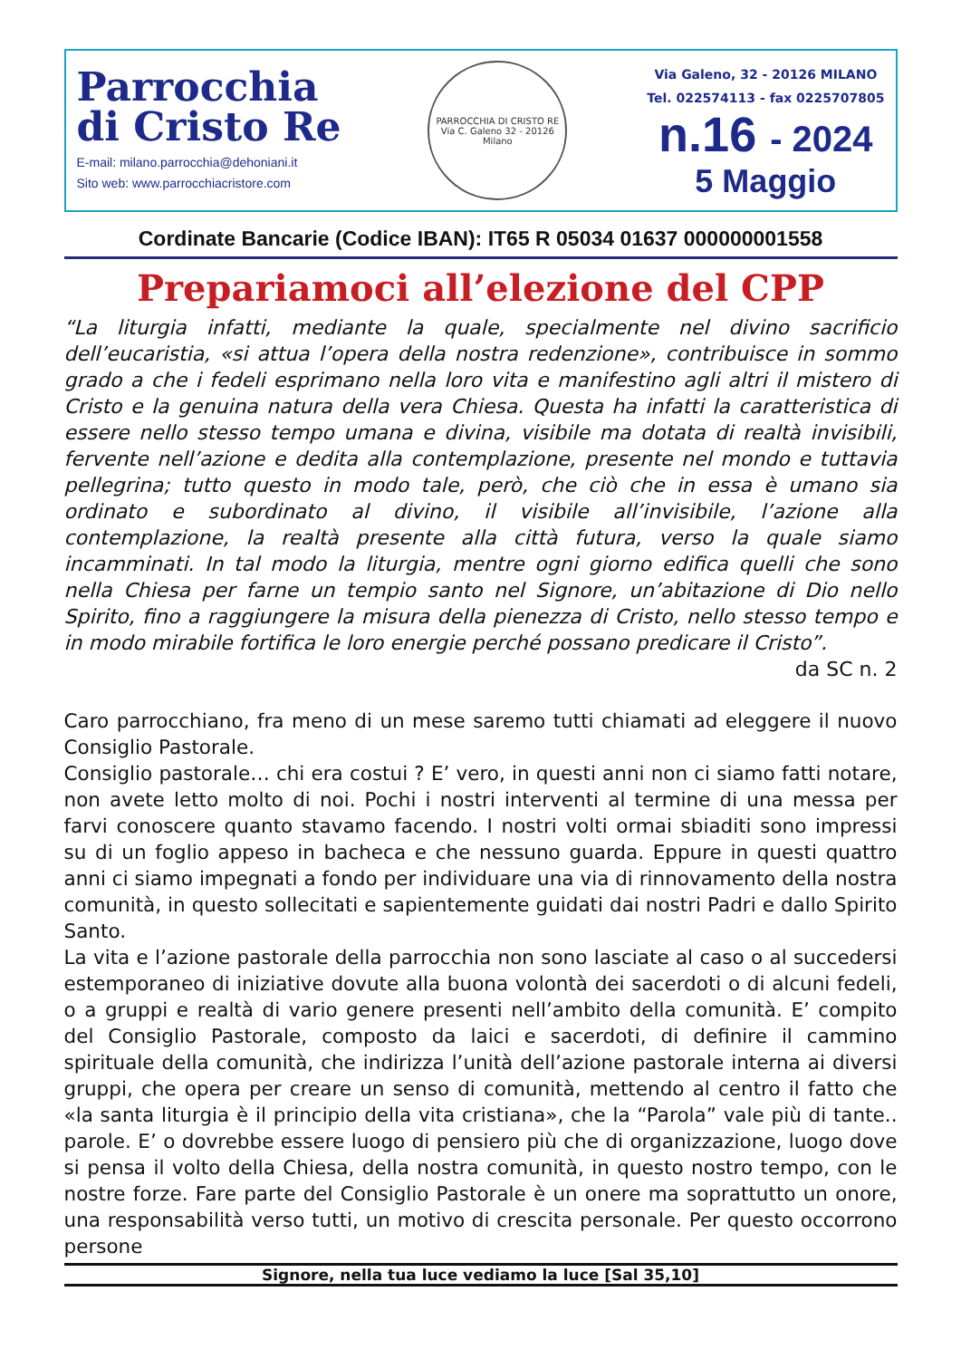Parrocchia
di Cristo Re
E-mail: milano.parrocchia@dehoniani.it
Sito web: www.parrocchiacristore.com
PARROCCHIA DI CRISTO RE
Via C. Galeno 32 - 20126 Milano
Via Galeno, 32 - 20126 MILANO
Tel. 022574113 - fax 0225707805
n.16 - 2024
5 Maggio
Cordinate Bancarie (Codice IBAN): IT65 R 05034 01637 000000001558
Prepariamoci all’elezione del CPP
“La liturgia infatti, mediante la quale, specialmente nel divino sacrificio dell’eucaristia, «si attua l’opera della nostra redenzione», contribuisce in sommo grado a che i fedeli esprimano nella loro vita e manifestino agli altri il mistero di Cristo e la genuina natura della vera Chiesa. Questa ha infatti la caratteristica di essere nello stesso tempo umana e divina, visibile ma dotata di realtà invisibili, fervente nell’azione e dedita alla contemplazione, presente nel mondo e tuttavia pellegrina; tutto questo in modo tale, però, che ciò che in essa è umano sia ordinato e subordinato al divino, il visibile all’invisibile, l’azione alla contemplazione, la realtà presente alla città futura, verso la quale siamo incamminati. In tal modo la liturgia, mentre ogni giorno edifica quelli che sono nella Chiesa per farne un tempio santo nel Signore, un’abitazione di Dio nello Spirito, fino a raggiungere la misura della pienezza di Cristo, nello stesso tempo e in modo mirabile fortifica le loro energie perché possano predicare il Cristo”.
da SC n. 2
Caro parrocchiano, fra meno di un mese saremo tutti chiamati ad eleggere il nuovo Consiglio Pastorale.
Consiglio pastorale… chi era costui ? E’ vero, in questi anni non ci siamo fatti notare, non avete letto molto di noi. Pochi i nostri interventi al termine di una messa per farvi conoscere quanto stavamo facendo. I nostri volti ormai sbiaditi sono impressi su di un foglio appeso in bacheca e che nessuno guarda. Eppure in questi quattro anni ci siamo impegnati a fondo per individuare una via di rinnovamento della nostra comunità, in questo sollecitati e sapientemente guidati dai nostri Padri e dallo Spirito Santo.
La vita e l’azione pastorale della parrocchia non sono lasciate al caso o al succedersi estemporaneo di iniziative dovute alla buona volontà dei sacerdoti o di alcuni fedeli, o a gruppi e realtà di vario genere presenti nell’ambito della comunità. E’ compito del Consiglio Pastorale, composto da laici e sacerdoti, di definire il cammino spirituale della comunità, che indirizza l’unità dell’azione pastorale interna ai diversi gruppi, che opera per creare un senso di comunità, mettendo al centro il fatto che «la santa liturgia è il principio della vita cristiana», che la “Parola” vale più di tante.. parole. E’ o dovrebbe essere luogo di pensiero più che di organizzazione, luogo dove si pensa il volto della Chiesa, della nostra comunità, in questo nostro tempo, con le nostre forze. Fare parte del Consiglio Pastorale è un onere ma soprattutto un onore, una responsabilità verso tutti, un motivo di crescita personale. Per questo occorrono persone
Signore, nella tua luce vediamo la luce [Sal 35,10]